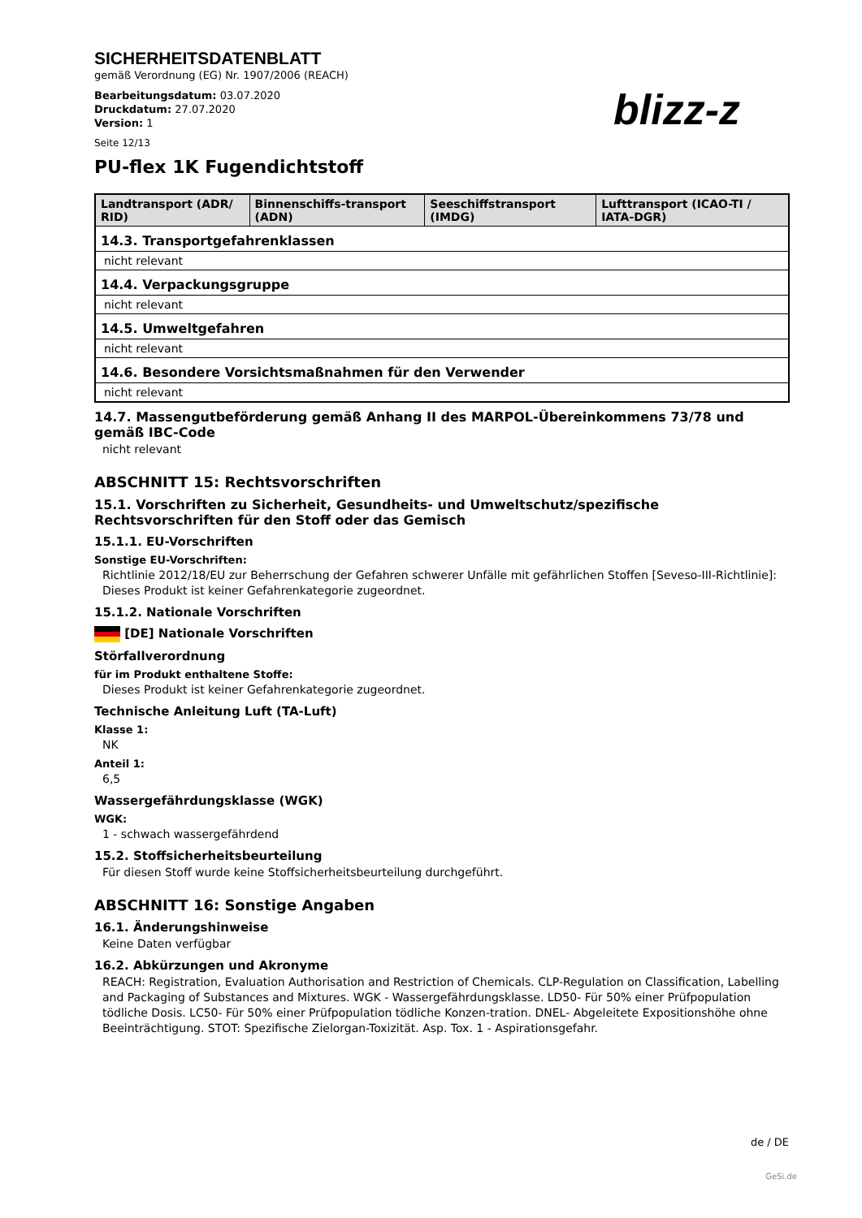SICHERHEITSDATENBLATT
gemäß Verordnung (EG) Nr. 1907/2006 (REACH)
Bearbeitungsdatum: 03.07.2020
Druckdatum: 27.07.2020
Version: 1
Seite 12/13
blizz-z
PU-flex 1K Fugendichtstoff
| Landtransport (ADR/ RID) | Binnenschiffs-transport (ADN) | Seeschiffstransport (IMDG) | Lufttransport (ICAO-TI / IATA-DGR) |
| --- | --- | --- | --- |
| 14.3. Transportgefahrenklassen | | | |
| nicht relevant | | | |
| 14.4. Verpackungsgruppe | | | |
| nicht relevant | | | |
| 14.5. Umweltgefahren | | | |
| nicht relevant | | | |
| 14.6. Besondere Vorsichtsmaßnahmen für den Verwender | | | |
| nicht relevant | | | |
14.7. Massengutbeförderung gemäß Anhang II des MARPOL-Übereinkommens 73/78 und gemäß IBC-Code
nicht relevant
ABSCHNITT 15: Rechtsvorschriften
15.1. Vorschriften zu Sicherheit, Gesundheits- und Umweltschutz/spezifische Rechtsvorschriften für den Stoff oder das Gemisch
15.1.1. EU-Vorschriften
Sonstige EU-Vorschriften:
Richtlinie 2012/18/EU zur Beherrschung der Gefahren schwerer Unfälle mit gefährlichen Stoffen [Seveso-III-Richtlinie]: Dieses Produkt ist keiner Gefahrenkategorie zugeordnet.
15.1.2. Nationale Vorschriften
[DE] Nationale Vorschriften
Störfallverordnung
für im Produkt enthaltene Stoffe:
Dieses Produkt ist keiner Gefahrenkategorie zugeordnet.
Technische Anleitung Luft (TA-Luft)
Klasse 1:
NK
Anteil 1:
6,5
Wassergefährdungsklasse (WGK)
WGK:
1 - schwach wassergefährdend
15.2. Stoffsicherheitsbeurteilung
Für diesen Stoff wurde keine Stoffsicherheitsbeurteilung durchgeführt.
ABSCHNITT 16: Sonstige Angaben
16.1. Änderungshinweise
Keine Daten verfügbar
16.2. Abkürzungen und Akronyme
REACH: Registration, Evaluation Authorisation and Restriction of Chemicals. CLP-Regulation on Classification, Labelling and Packaging of Substances and Mixtures. WGK - Wassergefährdungsklasse. LD50- Für 50% einer Prüfpopulation tödliche Dosis. LC50- Für 50% einer Prüfpopulation tödliche Konzen-tration. DNEL- Abgeleitete Expositionshöhe ohne Beeinträchtigung. STOT: Spezifische Zielorgan-Toxizität. Asp. Tox. 1 - Aspirationsgefahr.
de / DE
GeSi.de